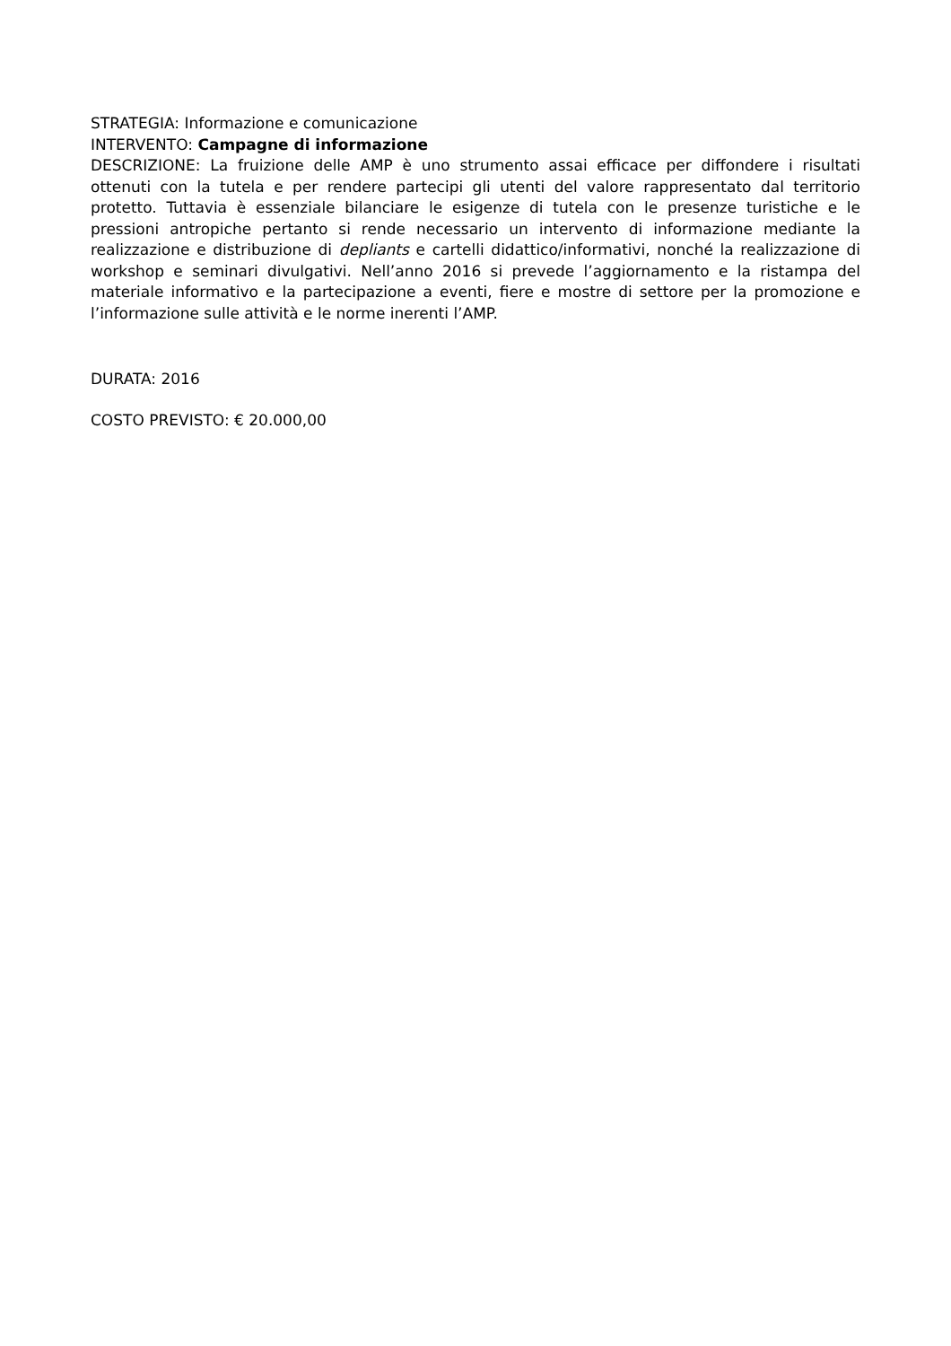STRATEGIA: Informazione e comunicazione
INTERVENTO: Campagne di informazione
DESCRIZIONE: La fruizione delle AMP è uno strumento assai efficace per diffondere i risultati ottenuti con la tutela e per rendere partecipi gli utenti del valore rappresentato dal territorio protetto. Tuttavia è essenziale bilanciare le esigenze di tutela con le presenze turistiche e le pressioni antropiche pertanto si rende necessario un intervento di informazione mediante la realizzazione e distribuzione di depliants e cartelli didattico/informativi, nonché la realizzazione di workshop e seminari divulgativi. Nell’anno 2016 si prevede l’aggiornamento e la ristampa del materiale informativo e la partecipazione a eventi, fiere e mostre di settore per la promozione e l’informazione sulle attività e le norme inerenti l’AMP.
DURATA: 2016
COSTO PREVISTO: € 20.000,00